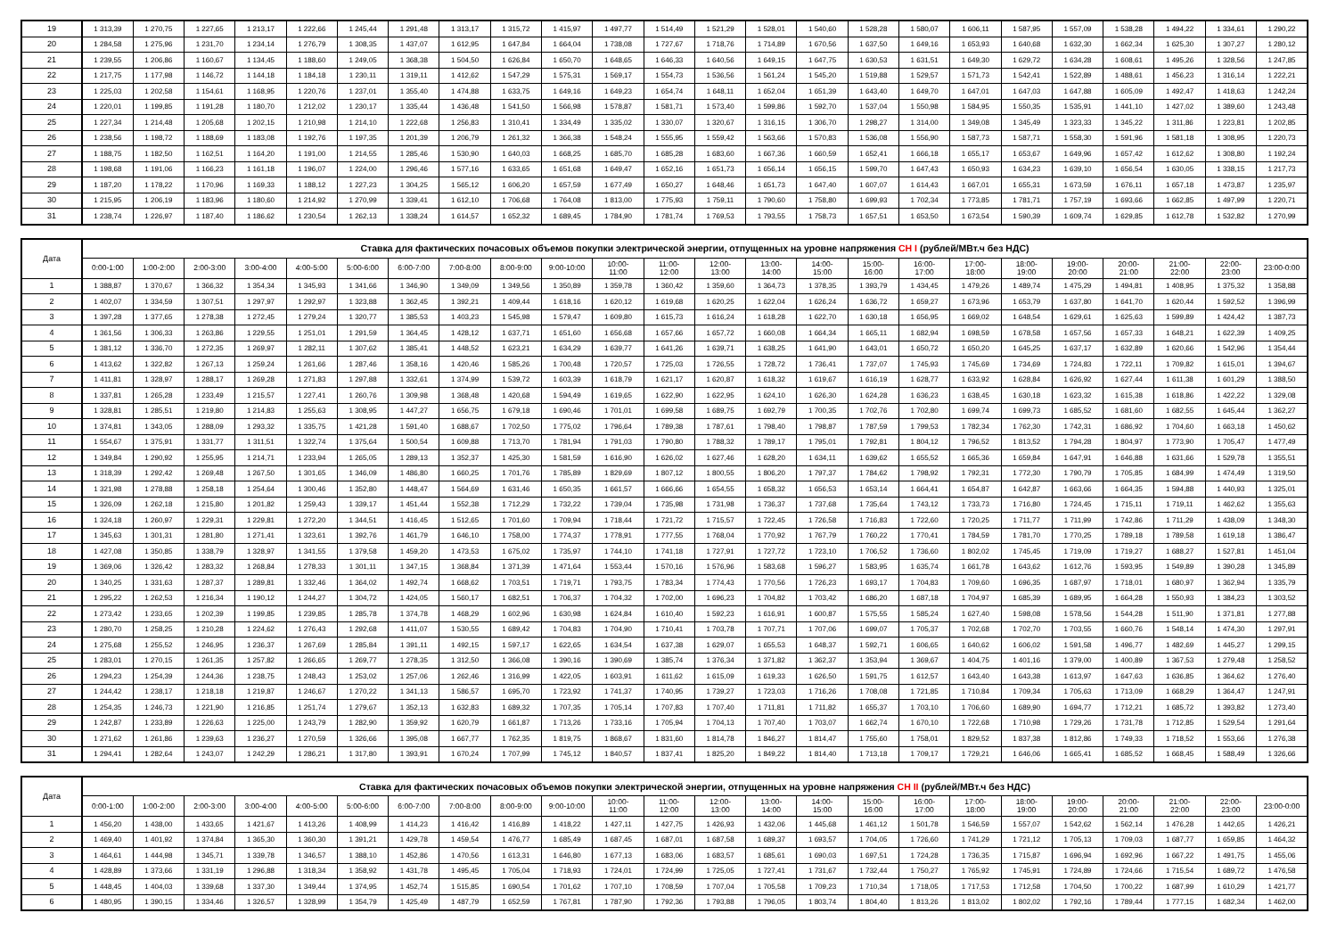| 19 | 1 313,39 | 1 270,75 | 1 227,65 | 1 213,17 | 1 222,66 | 1 245,44 | 1 291,48 | 1 313,17 | 1 315,72 | 1 415,97 | 1 497,77 | 1 514,49 | 1 521,29 | 1 528,01 | 1 540,60 | 1 528,28 | 1 580,07 | 1 606,11 | 1 587,95 | 1 557,09 | 1 538,28 | 1 494,22 | 1 334,61 | 1 290,22 |
| 20 | 1 284,58 | 1 275,96 | 1 231,70 | 1 234,14 | 1 276,79 | 1 308,35 | 1 437,07 | 1 612,95 | 1 647,84 | 1 664,04 | 1 738,08 | 1 727,67 | 1 718,76 | 1 714,89 | 1 670,56 | 1 637,50 | 1 649,16 | 1 653,93 | 1 640,68 | 1 632,30 | 1 662,34 | 1 625,30 | 1 307,27 | 1 280,12 |
| 21 | 1 239,55 | 1 206,86 | 1 160,67 | 1 134,45 | 1 188,60 | 1 249,05 | 1 368,38 | 1 504,50 | 1 626,84 | 1 650,70 | 1 648,65 | 1 646,33 | 1 640,56 | 1 649,15 | 1 647,75 | 1 630,53 | 1 631,51 | 1 649,30 | 1 629,72 | 1 634,28 | 1 608,61 | 1 495,26 | 1 328,56 | 1 247,85 |
| 22 | 1 217,75 | 1 177,98 | 1 146,72 | 1 144,18 | 1 184,18 | 1 230,11 | 1 319,11 | 1 412,62 | 1 547,29 | 1 575,31 | 1 569,17 | 1 554,73 | 1 536,56 | 1 561,24 | 1 545,20 | 1 519,88 | 1 529,57 | 1 571,73 | 1 542,41 | 1 522,89 | 1 488,61 | 1 456,23 | 1 316,14 | 1 222,21 |
| 23 | 1 225,03 | 1 202,58 | 1 154,61 | 1 168,95 | 1 220,76 | 1 237,01 | 1 355,40 | 1 474,88 | 1 633,75 | 1 649,16 | 1 649,23 | 1 654,74 | 1 648,11 | 1 652,04 | 1 651,39 | 1 643,40 | 1 649,70 | 1 647,01 | 1 647,03 | 1 647,88 | 1 605,09 | 1 492,47 | 1 418,63 | 1 242,24 |
| 24 | 1 220,01 | 1 199,85 | 1 191,28 | 1 180,70 | 1 212,02 | 1 230,17 | 1 335,44 | 1 436,48 | 1 541,50 | 1 566,98 | 1 578,87 | 1 581,71 | 1 573,40 | 1 599,86 | 1 592,70 | 1 537,04 | 1 550,98 | 1 584,95 | 1 550,35 | 1 535,91 | 1 441,10 | 1 427,02 | 1 389,60 | 1 243,48 |
| 25 | 1 227,34 | 1 214,48 | 1 205,68 | 1 202,15 | 1 210,98 | 1 214,10 | 1 222,68 | 1 256,83 | 1 310,41 | 1 334,49 | 1 335,02 | 1 330,07 | 1 320,67 | 1 316,15 | 1 306,70 | 1 298,27 | 1 314,00 | 1 349,08 | 1 345,49 | 1 323,33 | 1 345,22 | 1 311,86 | 1 223,81 | 1 202,85 |
| 26 | 1 238,56 | 1 198,72 | 1 188,69 | 1 183,08 | 1 192,76 | 1 197,35 | 1 201,39 | 1 206,79 | 1 261,32 | 1 366,38 | 1 548,24 | 1 555,95 | 1 559,42 | 1 563,66 | 1 570,83 | 1 536,08 | 1 556,90 | 1 587,73 | 1 587,71 | 1 558,30 | 1 591,96 | 1 581,18 | 1 308,95 | 1 220,73 |
| 27 | 1 188,75 | 1 182,50 | 1 162,51 | 1 164,20 | 1 191,00 | 1 214,55 | 1 285,46 | 1 530,90 | 1 640,03 | 1 668,25 | 1 685,70 | 1 685,28 | 1 683,60 | 1 667,36 | 1 660,59 | 1 652,41 | 1 666,18 | 1 655,17 | 1 653,67 | 1 649,96 | 1 657,42 | 1 612,62 | 1 308,80 | 1 192,24 |
| 28 | 1 198,68 | 1 191,06 | 1 166,23 | 1 161,18 | 1 196,07 | 1 224,00 | 1 296,46 | 1 577,16 | 1 633,65 | 1 651,68 | 1 649,47 | 1 652,16 | 1 651,73 | 1 656,14 | 1 656,15 | 1 599,70 | 1 647,43 | 1 650,93 | 1 634,23 | 1 639,10 | 1 656,54 | 1 630,05 | 1 338,15 | 1 217,73 |
| 29 | 1 187,20 | 1 178,22 | 1 170,96 | 1 169,33 | 1 188,12 | 1 227,23 | 1 304,25 | 1 565,12 | 1 606,20 | 1 657,59 | 1 677,49 | 1 650,27 | 1 648,46 | 1 651,73 | 1 647,40 | 1 607,07 | 1 614,43 | 1 667,01 | 1 655,31 | 1 673,59 | 1 676,11 | 1 657,18 | 1 473,87 | 1 235,97 |
| 30 | 1 215,95 | 1 206,19 | 1 183,96 | 1 180,60 | 1 214,92 | 1 270,99 | 1 339,41 | 1 612,10 | 1 706,68 | 1 764,08 | 1 813,00 | 1 775,93 | 1 759,11 | 1 790,60 | 1 758,80 | 1 699,93 | 1 702,34 | 1 773,85 | 1 781,71 | 1 757,19 | 1 693,66 | 1 662,85 | 1 497,99 | 1 220,71 |
| 31 | 1 238,74 | 1 226,97 | 1 187,40 | 1 186,62 | 1 230,54 | 1 262,13 | 1 338,24 | 1 614,57 | 1 652,32 | 1 689,45 | 1 784,90 | 1 781,74 | 1 769,53 | 1 793,55 | 1 758,73 | 1 657,51 | 1 653,50 | 1 673,54 | 1 590,39 | 1 609,74 | 1 629,85 | 1 612,78 | 1 532,82 | 1 270,99 |
| Дата | Ставка для фактических почасовых объемов покупки электрической энергии, отпущенных на уровне напряжения СН I (рублей/МВт.ч без НДС) | | | | | | | | | | | | | | | | | | | | | | | |
| --- | --- | --- | --- | --- | --- | --- | --- | --- | --- | --- | --- | --- | --- | --- | --- | --- | --- | --- | --- | --- | --- | --- | --- | --- |
| | 0:00-1:00 | 1:00-2:00 | 2:00-3:00 | 3:00-4:00 | 4:00-5:00 | 5:00-6:00 | 6:00-7:00 | 7:00-8:00 | 8:00-9:00 | 9:00-10:00 | 10:00- 11:00 | 11:00- 12:00 | 12:00- 13:00 | 13:00- 14:00 | 14:00- 15:00 | 15:00- 16:00 | 16:00- 17:00 | 17:00- 18:00 | 18:00- 19:00 | 19:00- 20:00 | 20:00- 21:00 | 21:00- 22:00 | 22:00- 23:00 | 23:00-0:00 |
| 1 | 1 388,87 | 1 370,67 | 1 366,32 | 1 354,34 | 1 345,93 | 1 341,66 | 1 346,90 | 1 349,09 | 1 349,56 | 1 350,89 | 1 359,78 | 1 360,42 | 1 359,60 | 1 364,73 | 1 378,35 | 1 393,79 | 1 434,45 | 1 479,26 | 1 489,74 | 1 475,29 | 1 494,81 | 1 408,95 | 1 375,32 | 1 358,88 |
| 2 | 1 402,07 | 1 334,59 | 1 307,51 | 1 297,97 | 1 292,97 | 1 323,88 | 1 362,45 | 1 392,21 | 1 409,44 | 1 618,16 | 1 620,12 | 1 619,68 | 1 620,25 | 1 622,04 | 1 626,24 | 1 636,72 | 1 659,27 | 1 673,96 | 1 653,79 | 1 637,80 | 1 641,70 | 1 620,44 | 1 592,52 | 1 396,99 |
| 3 | 1 397,28 | 1 377,65 | 1 278,38 | 1 272,45 | 1 279,24 | 1 320,77 | 1 385,53 | 1 403,23 | 1 545,98 | 1 579,47 | 1 609,80 | 1 615,73 | 1 616,24 | 1 618,28 | 1 622,70 | 1 630,18 | 1 656,95 | 1 669,02 | 1 648,54 | 1 629,61 | 1 625,63 | 1 599,89 | 1 424,42 | 1 387,73 |
| 4 | 1 361,56 | 1 306,33 | 1 263,86 | 1 229,55 | 1 251,01 | 1 291,59 | 1 364,45 | 1 428,12 | 1 637,71 | 1 651,60 | 1 656,68 | 1 657,66 | 1 657,72 | 1 660,08 | 1 664,34 | 1 665,11 | 1 682,94 | 1 698,59 | 1 678,58 | 1 657,56 | 1 657,33 | 1 648,21 | 1 622,39 | 1 409,25 |
| 5 | 1 381,12 | 1 336,70 | 1 272,35 | 1 269,97 | 1 282,11 | 1 307,62 | 1 385,41 | 1 448,52 | 1 623,21 | 1 634,29 | 1 639,77 | 1 641,26 | 1 639,71 | 1 638,25 | 1 641,90 | 1 643,01 | 1 650,72 | 1 650,20 | 1 645,25 | 1 637,17 | 1 632,89 | 1 620,66 | 1 542,96 | 1 354,44 |
| 6 | 1 413,62 | 1 322,82 | 1 267,13 | 1 259,24 | 1 261,66 | 1 287,46 | 1 358,16 | 1 420,46 | 1 585,26 | 1 700,48 | 1 720,57 | 1 725,03 | 1 726,55 | 1 728,72 | 1 736,41 | 1 737,07 | 1 745,93 | 1 745,69 | 1 734,69 | 1 724,83 | 1 722,11 | 1 709,82 | 1 615,01 | 1 394,67 |
| 7 | 1 411,81 | 1 328,97 | 1 288,17 | 1 269,28 | 1 271,83 | 1 297,88 | 1 332,61 | 1 374,99 | 1 539,72 | 1 603,39 | 1 618,79 | 1 621,17 | 1 620,87 | 1 618,32 | 1 619,67 | 1 616,19 | 1 628,77 | 1 633,92 | 1 628,84 | 1 626,92 | 1 627,44 | 1 611,38 | 1 601,29 | 1 388,50 |
| 8 | 1 337,81 | 1 265,28 | 1 233,49 | 1 215,57 | 1 227,41 | 1 260,76 | 1 309,98 | 1 368,48 | 1 420,68 | 1 594,49 | 1 619,65 | 1 622,90 | 1 622,95 | 1 624,10 | 1 626,30 | 1 624,28 | 1 636,23 | 1 638,45 | 1 630,18 | 1 623,32 | 1 615,38 | 1 618,86 | 1 422,22 | 1 329,08 |
| 9 | 1 328,81 | 1 285,51 | 1 219,80 | 1 214,83 | 1 255,63 | 1 308,95 | 1 447,27 | 1 656,75 | 1 679,18 | 1 690,46 | 1 701,01 | 1 699,58 | 1 689,75 | 1 692,79 | 1 700,35 | 1 702,76 | 1 702,80 | 1 699,74 | 1 699,73 | 1 685,52 | 1 681,60 | 1 682,55 | 1 645,44 | 1 362,27 |
| 10 | 1 374,81 | 1 343,05 | 1 288,09 | 1 293,32 | 1 335,75 | 1 421,28 | 1 591,40 | 1 688,67 | 1 702,50 | 1 775,02 | 1 796,64 | 1 789,38 | 1 787,61 | 1 798,40 | 1 798,87 | 1 787,59 | 1 799,53 | 1 782,34 | 1 762,30 | 1 742,31 | 1 686,92 | 1 704,60 | 1 663,18 | 1 450,62 |
| 11 | 1 554,67 | 1 375,91 | 1 331,77 | 1 311,51 | 1 322,74 | 1 375,64 | 1 500,54 | 1 609,88 | 1 713,70 | 1 781,94 | 1 791,03 | 1 790,80 | 1 788,32 | 1 789,17 | 1 795,01 | 1 792,81 | 1 804,12 | 1 796,52 | 1 813,52 | 1 794,28 | 1 804,97 | 1 773,90 | 1 705,47 | 1 477,49 |
| 12 | 1 349,84 | 1 290,92 | 1 255,95 | 1 214,71 | 1 233,94 | 1 265,05 | 1 289,13 | 1 352,37 | 1 425,30 | 1 581,59 | 1 616,90 | 1 626,02 | 1 627,46 | 1 628,20 | 1 634,11 | 1 639,62 | 1 655,52 | 1 665,36 | 1 659,84 | 1 647,91 | 1 646,88 | 1 631,66 | 1 529,78 | 1 355,51 |
| 13 | 1 318,39 | 1 292,42 | 1 269,48 | 1 267,50 | 1 301,65 | 1 346,09 | 1 486,80 | 1 660,25 | 1 701,76 | 1 785,89 | 1 829,69 | 1 807,12 | 1 800,55 | 1 806,20 | 1 797,37 | 1 784,62 | 1 798,92 | 1 792,31 | 1 772,30 | 1 790,79 | 1 705,85 | 1 684,99 | 1 474,49 | 1 319,50 |
| 14 | 1 321,98 | 1 278,88 | 1 258,18 | 1 254,64 | 1 300,46 | 1 352,80 | 1 448,47 | 1 564,69 | 1 631,46 | 1 650,35 | 1 661,57 | 1 666,66 | 1 654,55 | 1 658,32 | 1 656,53 | 1 653,14 | 1 664,41 | 1 654,87 | 1 642,87 | 1 663,66 | 1 664,35 | 1 594,88 | 1 440,93 | 1 325,01 |
| 15 | 1 326,09 | 1 262,18 | 1 215,80 | 1 201,82 | 1 259,43 | 1 339,17 | 1 451,44 | 1 552,38 | 1 712,29 | 1 732,22 | 1 739,04 | 1 735,98 | 1 731,98 | 1 736,37 | 1 737,68 | 1 735,64 | 1 743,12 | 1 733,73 | 1 716,80 | 1 724,45 | 1 715,11 | 1 719,11 | 1 462,62 | 1 355,63 |
| 16 | 1 324,18 | 1 260,97 | 1 229,31 | 1 229,81 | 1 272,20 | 1 344,51 | 1 416,45 | 1 512,65 | 1 701,60 | 1 709,94 | 1 718,44 | 1 721,72 | 1 715,57 | 1 722,45 | 1 726,58 | 1 716,83 | 1 722,60 | 1 720,25 | 1 711,77 | 1 711,99 | 1 742,86 | 1 711,29 | 1 438,09 | 1 348,30 |
| 17 | 1 345,63 | 1 301,31 | 1 281,80 | 1 271,41 | 1 323,61 | 1 392,76 | 1 461,79 | 1 646,10 | 1 758,00 | 1 774,37 | 1 778,91 | 1 777,55 | 1 768,04 | 1 770,92 | 1 767,79 | 1 760,22 | 1 770,41 | 1 784,59 | 1 781,70 | 1 770,25 | 1 789,18 | 1 789,58 | 1 619,18 | 1 386,47 |
| 18 | 1 427,08 | 1 350,85 | 1 338,79 | 1 328,97 | 1 341,55 | 1 379,58 | 1 459,20 | 1 473,53 | 1 675,02 | 1 735,97 | 1 744,10 | 1 741,18 | 1 727,91 | 1 727,72 | 1 723,10 | 1 706,52 | 1 736,60 | 1 802,02 | 1 745,45 | 1 719,09 | 1 719,27 | 1 688,27 | 1 527,81 | 1 451,04 |
| 19 | 1 369,06 | 1 326,42 | 1 283,32 | 1 268,84 | 1 278,33 | 1 301,11 | 1 347,15 | 1 368,84 | 1 371,39 | 1 471,64 | 1 553,44 | 1 570,16 | 1 576,96 | 1 583,68 | 1 596,27 | 1 583,95 | 1 635,74 | 1 661,78 | 1 643,62 | 1 612,76 | 1 593,95 | 1 549,89 | 1 390,28 | 1 345,89 |
| 20 | 1 340,25 | 1 331,63 | 1 287,37 | 1 289,81 | 1 332,46 | 1 364,02 | 1 492,74 | 1 668,62 | 1 703,51 | 1 719,71 | 1 793,75 | 1 783,34 | 1 774,43 | 1 770,56 | 1 726,23 | 1 693,17 | 1 704,83 | 1 709,60 | 1 696,35 | 1 687,97 | 1 718,01 | 1 680,97 | 1 362,94 | 1 335,79 |
| 21 | 1 295,22 | 1 262,53 | 1 216,34 | 1 190,12 | 1 244,27 | 1 304,72 | 1 424,05 | 1 560,17 | 1 682,51 | 1 706,37 | 1 704,32 | 1 702,00 | 1 696,23 | 1 704,82 | 1 703,42 | 1 686,20 | 1 687,18 | 1 704,97 | 1 685,39 | 1 689,95 | 1 664,28 | 1 550,93 | 1 384,23 | 1 303,52 |
| 22 | 1 273,42 | 1 233,65 | 1 202,39 | 1 199,85 | 1 239,85 | 1 285,78 | 1 374,78 | 1 468,29 | 1 602,96 | 1 630,98 | 1 624,84 | 1 610,40 | 1 592,23 | 1 616,91 | 1 600,87 | 1 575,55 | 1 585,24 | 1 627,40 | 1 598,08 | 1 578,56 | 1 544,28 | 1 511,90 | 1 371,81 | 1 277,88 |
| 23 | 1 280,70 | 1 258,25 | 1 210,28 | 1 224,62 | 1 276,43 | 1 292,68 | 1 411,07 | 1 530,55 | 1 689,42 | 1 704,83 | 1 704,90 | 1 710,41 | 1 703,78 | 1 707,71 | 1 707,06 | 1 699,07 | 1 705,37 | 1 702,68 | 1 702,70 | 1 703,55 | 1 660,76 | 1 548,14 | 1 474,30 | 1 297,91 |
| 24 | 1 275,68 | 1 255,52 | 1 246,95 | 1 236,37 | 1 267,69 | 1 285,84 | 1 391,11 | 1 492,15 | 1 597,17 | 1 622,65 | 1 634,54 | 1 637,38 | 1 629,07 | 1 655,53 | 1 648,37 | 1 592,71 | 1 606,65 | 1 640,62 | 1 606,02 | 1 591,58 | 1 496,77 | 1 482,69 | 1 445,27 | 1 299,15 |
| 25 | 1 283,01 | 1 270,15 | 1 261,35 | 1 257,82 | 1 266,65 | 1 269,77 | 1 278,35 | 1 312,50 | 1 366,08 | 1 390,16 | 1 390,69 | 1 385,74 | 1 376,34 | 1 371,82 | 1 362,37 | 1 353,94 | 1 369,67 | 1 404,75 | 1 401,16 | 1 379,00 | 1 400,89 | 1 367,53 | 1 279,48 | 1 258,52 |
| 26 | 1 294,23 | 1 254,39 | 1 244,36 | 1 238,75 | 1 248,43 | 1 253,02 | 1 257,06 | 1 262,46 | 1 316,99 | 1 422,05 | 1 603,91 | 1 611,62 | 1 615,09 | 1 619,33 | 1 626,50 | 1 591,75 | 1 612,57 | 1 643,40 | 1 643,38 | 1 613,97 | 1 647,63 | 1 636,85 | 1 364,62 | 1 276,40 |
| 27 | 1 244,42 | 1 238,17 | 1 218,18 | 1 219,87 | 1 246,67 | 1 270,22 | 1 341,13 | 1 586,57 | 1 695,70 | 1 723,92 | 1 741,37 | 1 740,95 | 1 739,27 | 1 723,03 | 1 716,26 | 1 708,08 | 1 721,85 | 1 710,84 | 1 709,34 | 1 705,63 | 1 713,09 | 1 668,29 | 1 364,47 | 1 247,91 |
| 28 | 1 254,35 | 1 246,73 | 1 221,90 | 1 216,85 | 1 251,74 | 1 279,67 | 1 352,13 | 1 632,83 | 1 689,32 | 1 707,35 | 1 705,14 | 1 707,83 | 1 707,40 | 1 711,81 | 1 711,82 | 1 655,37 | 1 703,10 | 1 706,60 | 1 689,90 | 1 694,77 | 1 712,21 | 1 685,72 | 1 393,82 | 1 273,40 |
| 29 | 1 242,87 | 1 233,89 | 1 226,63 | 1 225,00 | 1 243,79 | 1 282,90 | 1 359,92 | 1 620,79 | 1 661,87 | 1 713,26 | 1 733,16 | 1 705,94 | 1 704,13 | 1 707,40 | 1 703,07 | 1 662,74 | 1 670,10 | 1 722,68 | 1 710,98 | 1 729,26 | 1 731,78 | 1 712,85 | 1 529,54 | 1 291,64 |
| 30 | 1 271,62 | 1 261,86 | 1 239,63 | 1 236,27 | 1 270,59 | 1 326,66 | 1 395,08 | 1 667,77 | 1 762,35 | 1 819,75 | 1 868,67 | 1 831,60 | 1 814,78 | 1 846,27 | 1 814,47 | 1 755,60 | 1 758,01 | 1 829,52 | 1 837,38 | 1 812,86 | 1 749,33 | 1 718,52 | 1 553,66 | 1 276,38 |
| 31 | 1 294,41 | 1 282,64 | 1 243,07 | 1 242,29 | 1 286,21 | 1 317,80 | 1 393,91 | 1 670,24 | 1 707,99 | 1 745,12 | 1 840,57 | 1 837,41 | 1 825,20 | 1 849,22 | 1 814,40 | 1 713,18 | 1 709,17 | 1 729,21 | 1 646,06 | 1 665,41 | 1 685,52 | 1 668,45 | 1 588,49 | 1 326,66 |
| Дата | Ставка для фактических почасовых объемов покупки электрической энергии, отпущенных на уровне напряжения СН II (рублей/МВт.ч без НДС) | | | | | | | | | | | | | | | | | | | | | | | |
| --- | --- | --- | --- | --- | --- | --- | --- | --- | --- | --- | --- | --- | --- | --- | --- | --- | --- | --- | --- | --- | --- | --- | --- | --- |
| | 0:00-1:00 | 1:00-2:00 | 2:00-3:00 | 3:00-4:00 | 4:00-5:00 | 5:00-6:00 | 6:00-7:00 | 7:00-8:00 | 8:00-9:00 | 9:00-10:00 | 10:00- 11:00 | 11:00- 12:00 | 12:00- 13:00 | 13:00- 14:00 | 14:00- 15:00 | 15:00- 16:00 | 16:00- 17:00 | 17:00- 18:00 | 18:00- 19:00 | 19:00- 20:00 | 20:00- 21:00 | 21:00- 22:00 | 22:00- 23:00 | 23:00-0:00 |
| 1 | 1 456,20 | 1 438,00 | 1 433,65 | 1 421,67 | 1 413,26 | 1 408,99 | 1 414,23 | 1 416,42 | 1 416,89 | 1 418,22 | 1 427,11 | 1 427,75 | 1 426,93 | 1 432,06 | 1 445,68 | 1 461,12 | 1 501,78 | 1 546,59 | 1 557,07 | 1 542,62 | 1 562,14 | 1 476,28 | 1 442,65 | 1 426,21 |
| 2 | 1 469,40 | 1 401,92 | 1 374,84 | 1 365,30 | 1 360,30 | 1 391,21 | 1 429,78 | 1 459,54 | 1 476,77 | 1 685,49 | 1 687,45 | 1 687,01 | 1 687,58 | 1 689,37 | 1 693,57 | 1 704,05 | 1 726,60 | 1 741,29 | 1 721,12 | 1 705,13 | 1 709,03 | 1 687,77 | 1 659,85 | 1 464,32 |
| 3 | 1 464,61 | 1 444,98 | 1 345,71 | 1 339,78 | 1 346,57 | 1 388,10 | 1 452,86 | 1 470,56 | 1 613,31 | 1 646,80 | 1 677,13 | 1 683,06 | 1 683,57 | 1 685,61 | 1 690,03 | 1 697,51 | 1 724,28 | 1 736,35 | 1 715,87 | 1 696,94 | 1 692,96 | 1 667,22 | 1 491,75 | 1 455,06 |
| 4 | 1 428,89 | 1 373,66 | 1 331,19 | 1 296,88 | 1 318,34 | 1 358,92 | 1 431,78 | 1 495,45 | 1 705,04 | 1 718,93 | 1 724,01 | 1 724,99 | 1 725,05 | 1 727,41 | 1 731,67 | 1 732,44 | 1 750,27 | 1 765,92 | 1 745,91 | 1 724,89 | 1 724,66 | 1 715,54 | 1 689,72 | 1 476,58 |
| 5 | 1 448,45 | 1 404,03 | 1 339,68 | 1 337,30 | 1 349,44 | 1 374,95 | 1 452,74 | 1 515,85 | 1 690,54 | 1 701,62 | 1 707,10 | 1 708,59 | 1 707,04 | 1 705,58 | 1 709,23 | 1 710,34 | 1 718,05 | 1 717,53 | 1 712,58 | 1 704,50 | 1 700,22 | 1 687,99 | 1 610,29 | 1 421,77 |
| 6 | 1 480,95 | 1 390,15 | 1 334,46 | 1 326,57 | 1 328,99 | 1 354,79 | 1 425,49 | 1 487,79 | 1 652,59 | 1 767,81 | 1 787,90 | 1 792,36 | 1 793,88 | 1 796,05 | 1 803,74 | 1 804,40 | 1 813,26 | 1 813,02 | 1 802,02 | 1 792,16 | 1 789,44 | 1 777,15 | 1 682,34 | 1 462,00 |